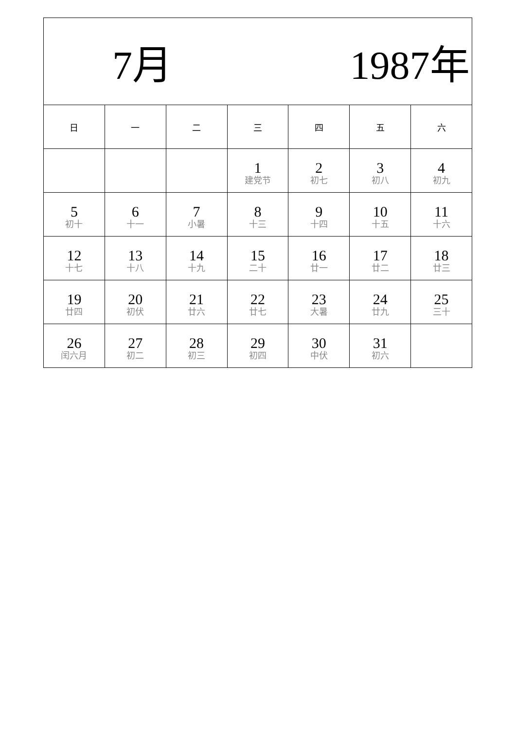| 7月 1987年 | | | | | | |
| 日 | 一 | 二 | 三 | 四 | 五 | 六 |
| | | | 1 建党节 | 2 初七 | 3 初八 | 4 初九 |
| 5 初十 | 6 十一 | 7 小暑 | 8 十三 | 9 十四 | 10 十五 | 11 十六 |
| 12 十七 | 13 十八 | 14 十九 | 15 二十 | 16 廿一 | 17 廿二 | 18 廿三 |
| 19 廿四 | 20 初伏 | 21 廿六 | 22 廿七 | 23 大暑 | 24 廿九 | 25 三十 |
| 26 闰六月 | 27 初二 | 28 初三 | 29 初四 | 30 中伏 | 31 初六 | |